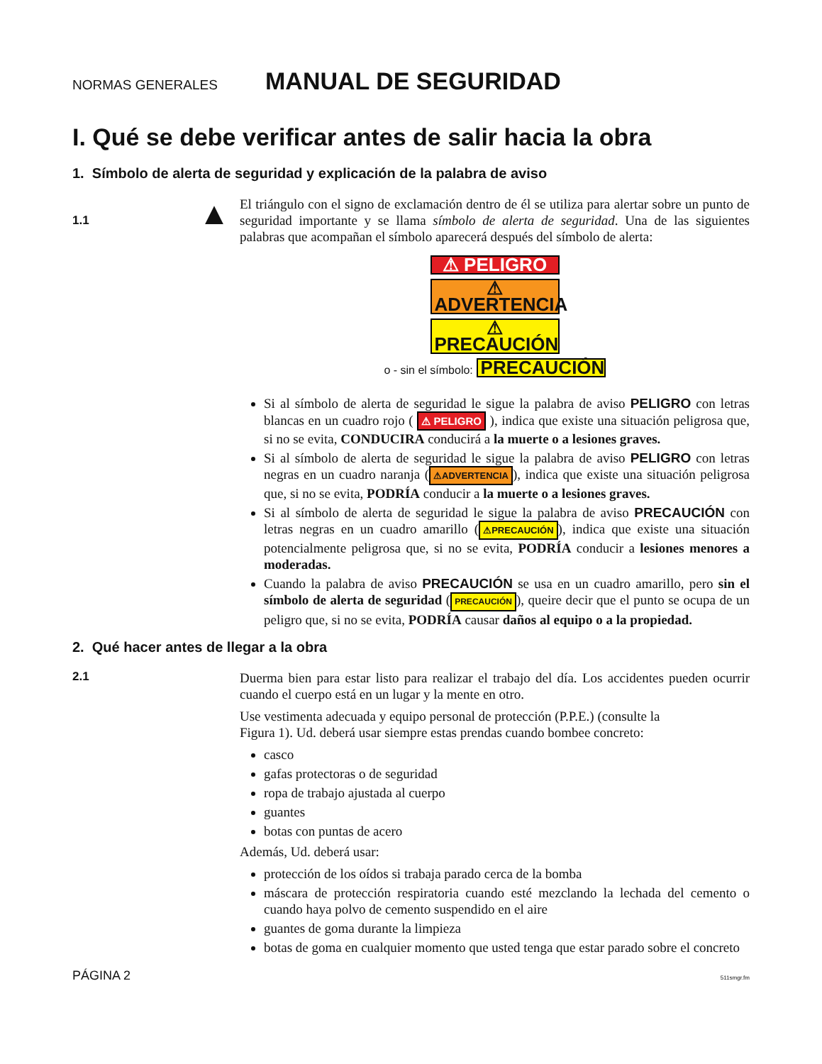NORMAS GENERALES MANUAL DE SEGURIDAD
I. Qué se debe verificar antes de salir hacia la obra
1. Símbolo de alerta de seguridad y explicación de la palabra de aviso
1.1 ▲
El triángulo con el signo de exclamación dentro de él se utiliza para alertar sobre un punto de seguridad importante y se llama símbolo de alerta de seguridad. Una de las siguientes palabras que acompañan el símbolo aparecerá después del símbolo de alerta:
⚠ PELIGRO
⚠ ADVERTENCIA
⚠ PRECAUCIÓN
o - sin el símbolo: PRECAUCIÓN
Si al símbolo de alerta de seguridad le sigue la palabra de aviso PELIGRO con letras blancas en un cuadro rojo ( ⚠ PELIGRO ), indica que existe una situación peligrosa que, si no se evita, CONDUCIRA conducirá a la muerte o a lesiones graves.
Si al símbolo de alerta de seguridad le sigue la palabra de aviso PELIGRO con letras negras en un cuadro naranja (⚠ADVERTENCIA), indica que existe una situación peligrosa que, si no se evita, PODRÍA conducir a la muerte o a lesiones graves.
Si al símbolo de alerta de seguridad le sigue la palabra de aviso PRECAUCIÓN con letras negras en un cuadro amarillo (⚠PRECAUCIÓN), indica que existe una situación potencialmente peligrosa que, si no se evita, PODRÍA conducir a lesiones menores a moderadas.
Cuando la palabra de aviso PRECAUCIÓN se usa en un cuadro amarillo, pero sin el símbolo de alerta de seguridad (PRECAUCIÓN), queire decir que el punto se ocupa de un peligro que, si no se evita, PODRÍA causar daños al equipo o a la propiedad.
2. Qué hacer antes de llegar a la obra
2.1
Duerma bien para estar listo para realizar el trabajo del día. Los accidentes pueden ocurrir cuando el cuerpo está en un lugar y la mente en otro.
Use vestimenta adecuada y equipo personal de protección (P.P.E.) (consulte la
Figura 1). Ud. deberá usar siempre estas prendas cuando bombee concreto:
casco
gafas protectoras o de seguridad
ropa de trabajo ajustada al cuerpo
guantes
botas con puntas de acero
Además, Ud. deberá usar:
protección de los oídos si trabaja parado cerca de la bomba
máscara de protección respiratoria cuando esté mezclando la lechada del cemento o cuando haya polvo de cemento suspendido en el aire
guantes de goma durante la limpieza
botas de goma en cualquier momento que usted tenga que estar parado sobre el concreto
PÁGINA 2 511smgr.fm